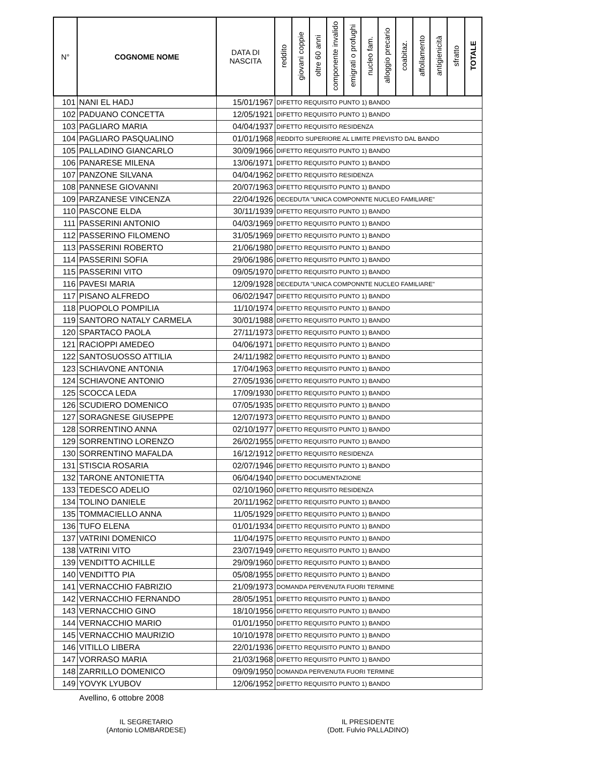| N° | COGNOME NOME | DATA DI NASCITA | reddito | giovani coppie | oltre 60 anni | componente invalido | emigrati o profughi | nucleo fam. | alloggio precario | coabitaz. | affollamento | antigienicità | sfratto | TOTALE |
| --- | --- | --- | --- | --- | --- | --- | --- | --- | --- | --- | --- | --- | --- | --- |
| 101 | NANI EL HADJ | 15/01/1967 | DIFETTO REQUISITO PUNTO 1) BANDO | | | | | | | | | | | |
| 102 | PADUANO CONCETTA | 12/05/1921 | DIFETTO REQUISITO PUNTO 1) BANDO | | | | | | | | | | | |
| 103 | PAGLIARO MARIA | 04/04/1937 | DIFETTO REQUISITO RESIDENZA | | | | | | | | | | | |
| 104 | PAGLIARO PASQUALINO | 01/01/1968 | REDDITO SUPERIORE AL LIMITE PREVISTO DAL BANDO | | | | | | | | | | | |
| 105 | PALLADINO GIANCARLO | 30/09/1966 | DIFETTO REQUISITO PUNTO 1) BANDO | | | | | | | | | | | |
| 106 | PANARESE MILENA | 13/06/1971 | DIFETTO REQUISITO PUNTO 1) BANDO | | | | | | | | | | | |
| 107 | PANZONE SILVANA | 04/04/1962 | DIFETTO REQUISITO RESIDENZA | | | | | | | | | | | |
| 108 | PANNESE GIOVANNI | 20/07/1963 | DIFETTO REQUISITO PUNTO 1) BANDO | | | | | | | | | | | |
| 109 | PARZANESE VINCENZA | 22/04/1926 | DECEDUTA "UNICA COMPONNTE NUCLEO FAMILIARE" | | | | | | | | | | | |
| 110 | PASCONE ELDA | 30/11/1939 | DIFETTO REQUISITO PUNTO 1) BANDO | | | | | | | | | | | |
| 111 | PASSERINI ANTONIO | 04/03/1969 | DIFETTO REQUISITO PUNTO 1) BANDO | | | | | | | | | | | |
| 112 | PASSERINO FILOMENO | 31/05/1969 | DIFETTO REQUISITO PUNTO 1) BANDO | | | | | | | | | | | |
| 113 | PASSERINI ROBERTO | 21/06/1980 | DIFETTO REQUISITO PUNTO 1) BANDO | | | | | | | | | | | |
| 114 | PASSERINI SOFIA | 29/06/1986 | DIFETTO REQUISITO PUNTO 1) BANDO | | | | | | | | | | | |
| 115 | PASSERINI VITO | 09/05/1970 | DIFETTO REQUISITO PUNTO 1) BANDO | | | | | | | | | | | |
| 116 | PAVESI MARIA | 12/09/1928 | DECEDUTA "UNICA COMPONNTE NUCLEO FAMILIARE" | | | | | | | | | | | |
| 117 | PISANO ALFREDO | 06/02/1947 | DIFETTO REQUISITO PUNTO 1) BANDO | | | | | | | | | | | |
| 118 | PUOPOLO POMPILIA | 11/10/1974 | DIFETTO REQUISITO PUNTO 1) BANDO | | | | | | | | | | | |
| 119 | SANTORO NATALY CARMELA | 30/01/1988 | DIFETTO REQUISITO PUNTO 1) BANDO | | | | | | | | | | | |
| 120 | SPARTACO PAOLA | 27/11/1973 | DIFETTO REQUISITO PUNTO 1) BANDO | | | | | | | | | | | |
| 121 | RACIOPPI AMEDEO | 04/06/1971 | DIFETTO REQUISITO PUNTO 1) BANDO | | | | | | | | | | | |
| 122 | SANTOSUOSSO ATTILIA | 24/11/1982 | DIFETTO REQUISITO PUNTO 1) BANDO | | | | | | | | | | | |
| 123 | SCHIAVONE ANTONIA | 17/04/1963 | DIFETTO REQUISITO PUNTO 1) BANDO | | | | | | | | | | | |
| 124 | SCHIAVONE ANTONIO | 27/05/1936 | DIFETTO REQUISITO PUNTO 1) BANDO | | | | | | | | | | | |
| 125 | SCOCCA LEDA | 17/09/1930 | DIFETTO REQUISITO PUNTO 1) BANDO | | | | | | | | | | | |
| 126 | SCUDIERO DOMENICO | 07/05/1935 | DIFETTO REQUISITO PUNTO 1) BANDO | | | | | | | | | | | |
| 127 | SORAGNESE GIUSEPPE | 12/07/1973 | DIFETTO REQUISITO PUNTO 1) BANDO | | | | | | | | | | | |
| 128 | SORRENTINO ANNA | 02/10/1977 | DIFETTO REQUISITO PUNTO 1) BANDO | | | | | | | | | | | |
| 129 | SORRENTINO LORENZO | 26/02/1955 | DIFETTO REQUISITO PUNTO 1) BANDO | | | | | | | | | | | |
| 130 | SORRENTINO MAFALDA | 16/12/1912 | DIFETTO REQUISITO RESIDENZA | | | | | | | | | | | |
| 131 | STISCIA ROSARIA | 02/07/1946 | DIFETTO REQUISITO PUNTO 1) BANDO | | | | | | | | | | | |
| 132 | TARONE ANTONIETTA | 06/04/1940 | DIFETTO DOCUMENTAZIONE | | | | | | | | | | | |
| 133 | TEDESCO ADELIO | 02/10/1960 | DIFETTO REQUISITO RESIDENZA | | | | | | | | | | | |
| 134 | TOLINO DANIELE | 20/11/1962 | DIFETTO REQUISITO PUNTO 1) BANDO | | | | | | | | | | | |
| 135 | TOMMACIELLO ANNA | 11/05/1929 | DIFETTO REQUISITO PUNTO 1) BANDO | | | | | | | | | | | |
| 136 | TUFO ELENA | 01/01/1934 | DIFETTO REQUISITO PUNTO 1) BANDO | | | | | | | | | | | |
| 137 | VATRINI DOMENICO | 11/04/1975 | DIFETTO REQUISITO PUNTO 1) BANDO | | | | | | | | | | | |
| 138 | VATRINI VITO | 23/07/1949 | DIFETTO REQUISITO PUNTO 1) BANDO | | | | | | | | | | | |
| 139 | VENDITTO ACHILLE | 29/09/1960 | DIFETTO REQUISITO PUNTO 1) BANDO | | | | | | | | | | | |
| 140 | VENDITTO PIA | 05/08/1955 | DIFETTO REQUISITO PUNTO 1) BANDO | | | | | | | | | | | |
| 141 | VERNACCHIO FABRIZIO | 21/09/1973 | DOMANDA PERVENUTA FUORI TERMINE | | | | | | | | | | | |
| 142 | VERNACCHIO FERNANDO | 28/05/1951 | DIFETTO REQUISITO PUNTO 1) BANDO | | | | | | | | | | | |
| 143 | VERNACCHIO GINO | 18/10/1956 | DIFETTO REQUISITO PUNTO 1) BANDO | | | | | | | | | | | |
| 144 | VERNACCHIO MARIO | 01/01/1950 | DIFETTO REQUISITO PUNTO 1) BANDO | | | | | | | | | | | |
| 145 | VERNACCHIO MAURIZIO | 10/10/1978 | DIFETTO REQUISITO PUNTO 1) BANDO | | | | | | | | | | | |
| 146 | VITILLO LIBERA | 22/01/1936 | DIFETTO REQUISITO PUNTO 1) BANDO | | | | | | | | | | | |
| 147 | VORRASO MARIA | 21/03/1968 | DIFETTO REQUISITO PUNTO 1) BANDO | | | | | | | | | | | |
| 148 | ZARRILLO DOMENICO | 09/09/1950 | DOMANDA PERVENUTA FUORI TERMINE | | | | | | | | | | | |
| 149 | YOVYK LYUBOV | 12/06/1952 | DIFETTO REQUISITO PUNTO 1) BANDO | | | | | | | | | | | |
Avellino, 6 ottobre 2008
IL SEGRETARIO
(Antonio LOMBARDESE)
IL PRESIDENTE
(Dott. Fulvio PALLADINO)